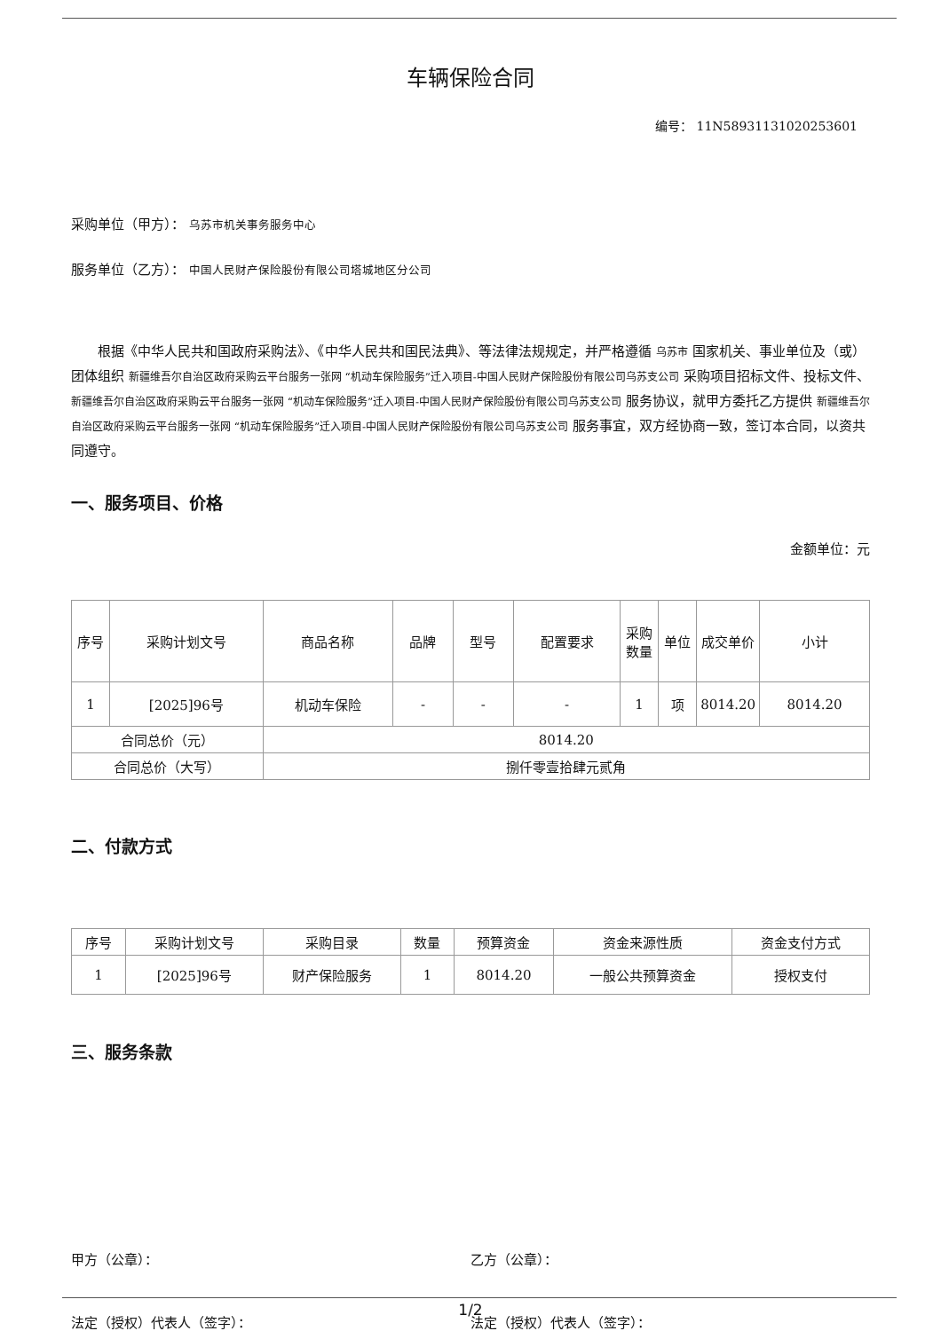车辆保险合同
编号： 11N5893113102025360​1
采购单位（甲方）： 乌苏市机关事务服务中心
服务单位（乙方）： 中国人民财产保险股份有限公司塔城地区分公司
根据《中华人民共和国政府采购法》、《中华人民共和国民法典》、等法律法规规定，并严格遵循 乌苏市 国家机关、事业单位及（或）团体组织 新疆维吾尔自治区政府采购云平台服务一张网 “机动车保险服务”迁入项目-中国人民财产保险股份有限公司乌苏支公司 采购项目招标文件、投标文件、 新疆维吾尔自治区政府采购云平台服务一张网 “机动车保险服务”迁入项目-中国人民财产保险股份有限公司乌苏支公司 服务协议，就甲方委托乙方提供 新疆维吾尔自治区政府采购云平台服务一张网 “机动车保险服务”迁入项目-中国人民财产保险股份有限公司乌苏支公司 服务事宜，双方经协商一致，签订本合同，以资共同遵守。
一、服务项目、价格
金额单位：元
| 序号 | 采购计划文号 | 商品名称 | 品牌 | 型号 | 配置要求 | 采购数量 | 单位 | 成交单价 | 小计 |
| --- | --- | --- | --- | --- | --- | --- | --- | --- | --- |
| 1 | [2025]96号 | 机动车保险 | - | - | - | 1 | 项 | 8014.20 | 8014.20 |
| 合同总价（元） | | 8014.20 | | | | | | | |
| 合同总价（大写） | | 捌仟零壹拾肆元贰角 | | | | | | | |
二、付款方式
| 序号 | 采购计划文号 | 采购目录 | 数量 | 预算资金 | 资金来源性质 | 资金支付方式 |
| --- | --- | --- | --- | --- | --- | --- |
| 1 | [2025]96号 | 财产保险服务 | 1 | 8014.20 | 一般公共预算资金 | 授权支付 |
三、服务条款
甲方（公章）： 乙方（公章）：
法定（授权）代表人（签字）： 法定（授权）代表人（签字）：
1/2